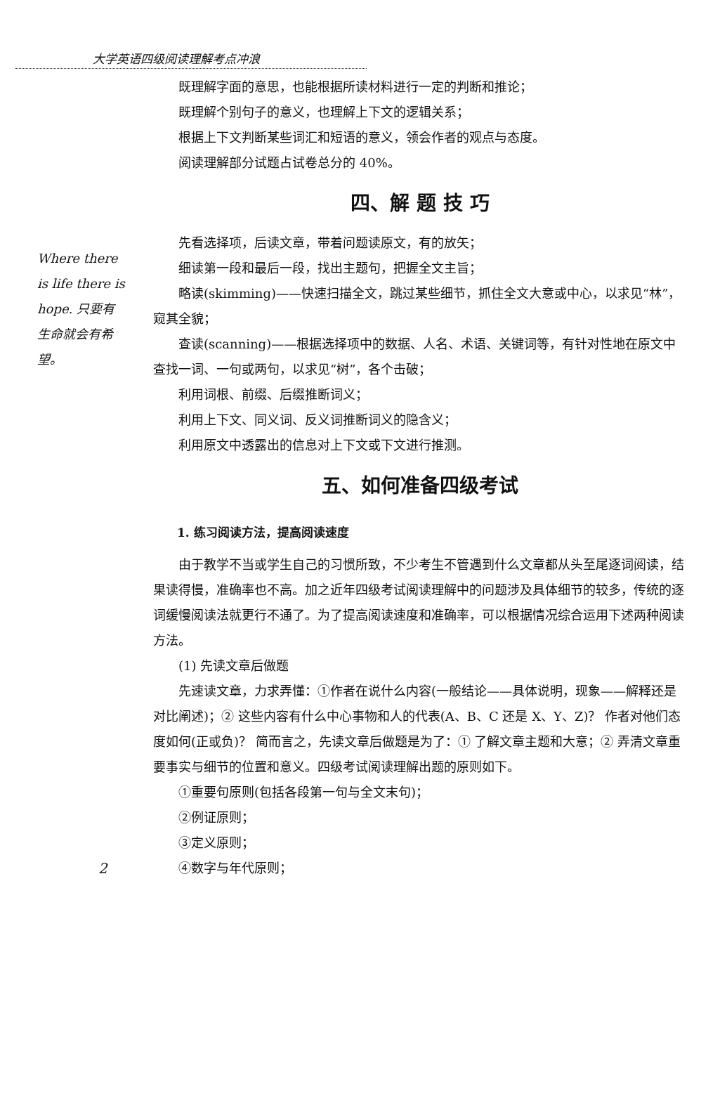大学英语四级阅读理解考点冲浪
Where there is life there is hope. 只要有生命就会有希望。
既理解字面的意思，也能根据所读材料进行一定的判断和推论；
既理解个别句子的意义，也理解上下文的逻辑关系；
根据上下文判断某些词汇和短语的意义，领会作者的观点与态度。
阅读理解部分试题占试卷总分的 40%。
四、解 题 技 巧
先看选择项，后读文章，带着问题读原文，有的放矢；
细读第一段和最后一段，找出主题句，把握全文主旨；
略读(skimming)——快速扫描全文，跳过某些细节，抓住全文大意或中心，以求见“林”，窥其全貌；
查读(scanning)——根据选择项中的数据、人名、术语、关键词等，有针对性地在原文中查找一词、一句或两句，以求见“树”，各个击破；
利用词根、前缀、后缀推断词义；
利用上下文、同义词、反义词推断词义的隐含义；
利用原文中透露出的信息对上下文或下文进行推测。
五、如何准备四级考试
1. 练习阅读方法，提高阅读速度
由于教学不当或学生自己的习惯所致，不少考生不管遇到什么文章都从头至尾逐词阅读，结果读得慢，准确率也不高。加之近年四级考试阅读理解中的问题涉及具体细节的较多，传统的逐词缓慢阅读法就更行不通了。为了提高阅读速度和准确率，可以根据情况综合运用下述两种阅读方法。
(1) 先读文章后做题
先速读文章，力求弄懂：①作者在说什么内容(一般结论——具体说明，现象——解释还是对比阐述)；② 这些内容有什么中心事物和人的代表(A、B、C 还是 X、Y、Z)？ 作者对他们态度如何(正或负)？ 简而言之，先读文章后做题是为了：① 了解文章主题和大意；② 弄清文章重要事实与细节的位置和意义。四级考试阅读理解出题的原则如下。
①重要句原则(包括各段第一句与全文末句)；
②例证原则；
③定义原则；
④数字与年代原则；
2